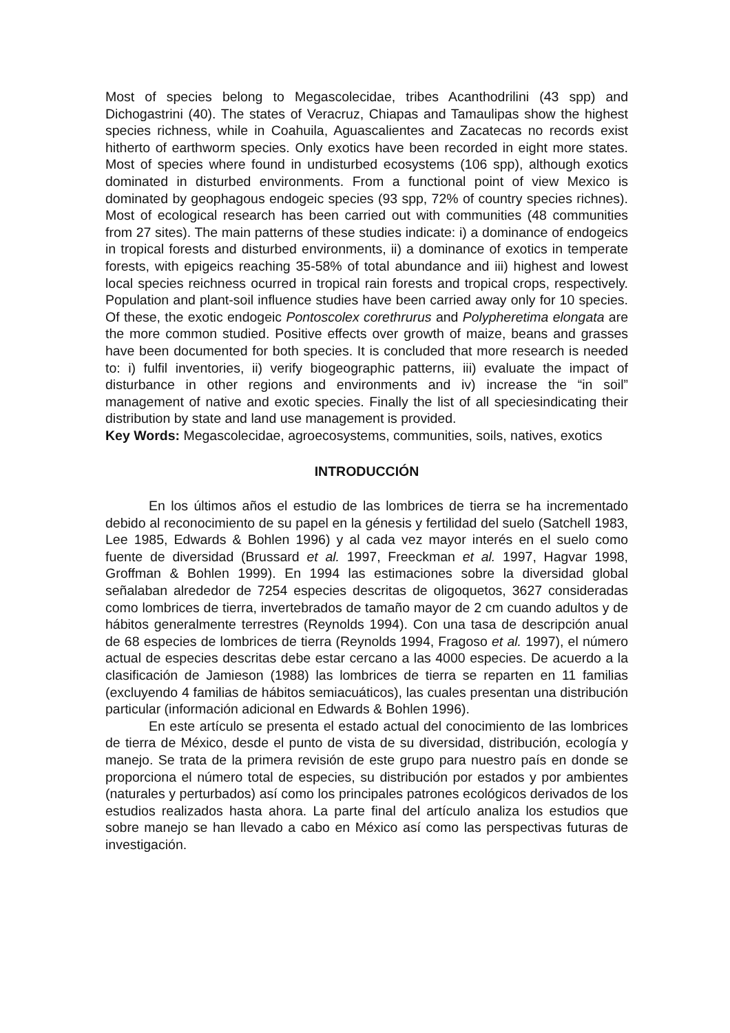Most of species belong to Megascolecidae, tribes Acanthodrilini (43 spp) and Dichogastrini (40). The states of Veracruz, Chiapas and Tamaulipas show the highest species richness, while in Coahuila, Aguascalientes and Zacatecas no records exist hitherto of earthworm species. Only exotics have been recorded in eight more states. Most of species where found in undisturbed ecosystems (106 spp), although exotics dominated in disturbed environments. From a functional point of view Mexico is dominated by geophagous endogeic species (93 spp, 72% of country species richnes). Most of ecological research has been carried out with communities (48 communities from 27 sites). The main patterns of these studies indicate: i) a dominance of endogeics in tropical forests and disturbed environments, ii) a dominance of exotics in temperate forests, with epigeics reaching 35-58% of total abundance and iii) highest and lowest local species reichness ocurred in tropical rain forests and tropical crops, respectively. Population and plant-soil influence studies have been carried away only for 10 species. Of these, the exotic endogeic Pontoscolex corethrurus and Polypheretima elongata are the more common studied. Positive effects over growth of maize, beans and grasses have been documented for both species. It is concluded that more research is needed to: i) fulfil inventories, ii) verify biogeographic patterns, iii) evaluate the impact of disturbance in other regions and environments and iv) increase the “in soil” management of native and exotic species. Finally the list of all speciesindicating their distribution by state and land use management is provided.
Key Words: Megascolecidae, agroecosystems, communities, soils, natives, exotics
INTRODUCCIÓN
En los últimos años el estudio de las lombrices de tierra se ha incrementado debido al reconocimiento de su papel en la génesis y fertilidad del suelo (Satchell 1983, Lee 1985, Edwards & Bohlen 1996) y al cada vez mayor interés en el suelo como fuente de diversidad (Brussard et al. 1997, Freeckman et al. 1997, Hagvar 1998, Groffman & Bohlen 1999). En 1994 las estimaciones sobre la diversidad global señalaban alrededor de 7254 especies descritas de oligoquetos, 3627 consideradas como lombrices de tierra, invertebrados de tamaño mayor de 2 cm cuando adultos y de hábitos generalmente terrestres (Reynolds 1994). Con una tasa de descripción anual de 68 especies de lombrices de tierra (Reynolds 1994, Fragoso et al. 1997), el número actual de especies descritas debe estar cercano a las 4000 especies. De acuerdo a la clasificación de Jamieson (1988) las lombrices de tierra se reparten en 11 familias (excluyendo 4 familias de hábitos semiacuáticos), las cuales presentan una distribución particular (información adicional en Edwards & Bohlen 1996).
En este artículo se presenta el estado actual del conocimiento de las lombrices de tierra de México, desde el punto de vista de su diversidad, distribución, ecología y manejo. Se trata de la primera revisión de este grupo para nuestro país en donde se proporciona el número total de especies, su distribución por estados y por ambientes (naturales y perturbados) así como los principales patrones ecológicos derivados de los estudios realizados hasta ahora. La parte final del artículo analiza los estudios que sobre manejo se han llevado a cabo en México así como las perspectivas futuras de investigación.